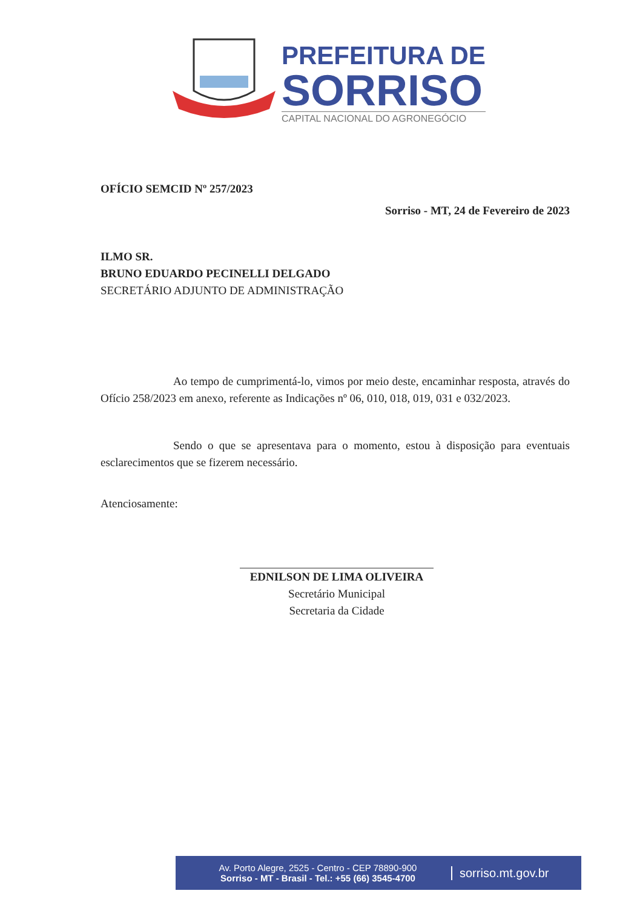PREFEITURA DE
SORRISO
CAPITAL NACIONAL DO AGRONEGÓCIO
OFÍCIO SEMCID Nº 257/2023
Sorriso - MT, 24 de Fevereiro de 2023
ILMO SR.
BRUNO EDUARDO PECINELLI DELGADO
SECRETÁRIO ADJUNTO DE ADMINISTRAÇÃO
Ao tempo de cumprimentá-lo, vimos por meio deste, encaminhar resposta, através do Ofício 258/2023 em anexo, referente as Indicações nº 06, 010, 018, 019, 031 e 032/2023.
Sendo o que se apresentava para o momento, estou à disposição para eventuais esclarecimentos que se fizerem necessário.
Atenciosamente:
EDNILSON DE LIMA OLIVEIRA
Secretário Municipal
Secretaria da Cidade
Av. Porto Alegre, 2525 - Centro - CEP 78890-900
Sorriso - MT - Brasil - Tel.: +55 (66) 3545-4700
sorriso.mt.gov.br